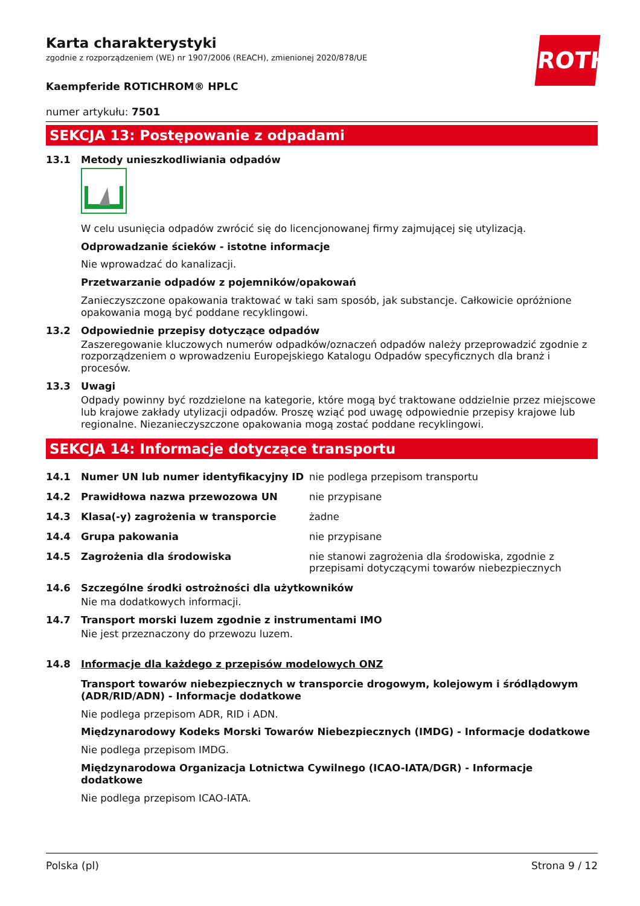Karta charakterystyki
zgodnie z rozporządzeniem (WE) nr 1907/2006 (REACH), zmienionej 2020/878/UE
ROTH
Kaempferide ROTICHROM® HPLC
numer artykułu: 7501
SEKCJA 13: Postępowanie z odpadami
13.1 Metody unieszkodliwiania odpadów
W celu usunięcia odpadów zwrócić się do licencjonowanej firmy zajmującej się utylizacją.
Odprowadzanie ścieków - istotne informacje
Nie wprowadzać do kanalizacji.
Przetwarzanie odpadów z pojemników/opakowań
Zanieczyszczone opakowania traktować w taki sam sposób, jak substancje. Całkowicie opróżnione opakowania mogą być poddane recyklingowi.
13.2 Odpowiednie przepisy dotyczące odpadów
Zaszeregowanie kluczowych numerów odpadków/oznaczeń odpadów należy przeprowadzić zgodnie z rozporządzeniem o wprowadzeniu Europejskiego Katalogu Odpadów specyficznych dla branż i procesów.
13.3 Uwagi
Odpady powinny być rozdzielone na kategorie, które mogą być traktowane oddzielnie przez miejscowe lub krajowe zakłady utylizacji odpadów. Proszę wziąć pod uwagę odpowiednie przepisy krajowe lub regionalne. Niezanieczyszczone opakowania mogą zostać poddane recyklingowi.
SEKCJA 14: Informacje dotyczące transportu
14.1 Numer UN lub numer identyfikacyjny ID nie podlega przepisom transportu
14.2 Prawidłowa nazwa przewozowa UN nie przypisane
14.3 Klasa(-y) zagrożenia w transporcie żadne
14.4 Grupa pakowania nie przypisane
14.5 Zagrożenia dla środowiska nie stanowi zagrożenia dla środowiska, zgodnie z przepisami dotyczącymi towarów niebezpiecznych
14.6 Szczególne środki ostrożności dla użytkowników
Nie ma dodatkowych informacji.
14.7 Transport morski luzem zgodnie z instrumentami IMO
Nie jest przeznaczony do przewozu luzem.
14.8 Informacje dla każdego z przepisów modelowych ONZ
Transport towarów niebezpiecznych w transporcie drogowym, kolejowym i śródlądowym (ADR/RID/ADN) - Informacje dodatkowe
Nie podlega przepisom ADR, RID i ADN.
Międzynarodowy Kodeks Morski Towarów Niebezpiecznych (IMDG) - Informacje dodatkowe
Nie podlega przepisom IMDG.
Międzynarodowa Organizacja Lotnictwa Cywilnego (ICAO-IATA/DGR) - Informacje dodatkowe
Nie podlega przepisom ICAO-IATA.
Polska (pl) Strona 9 / 12